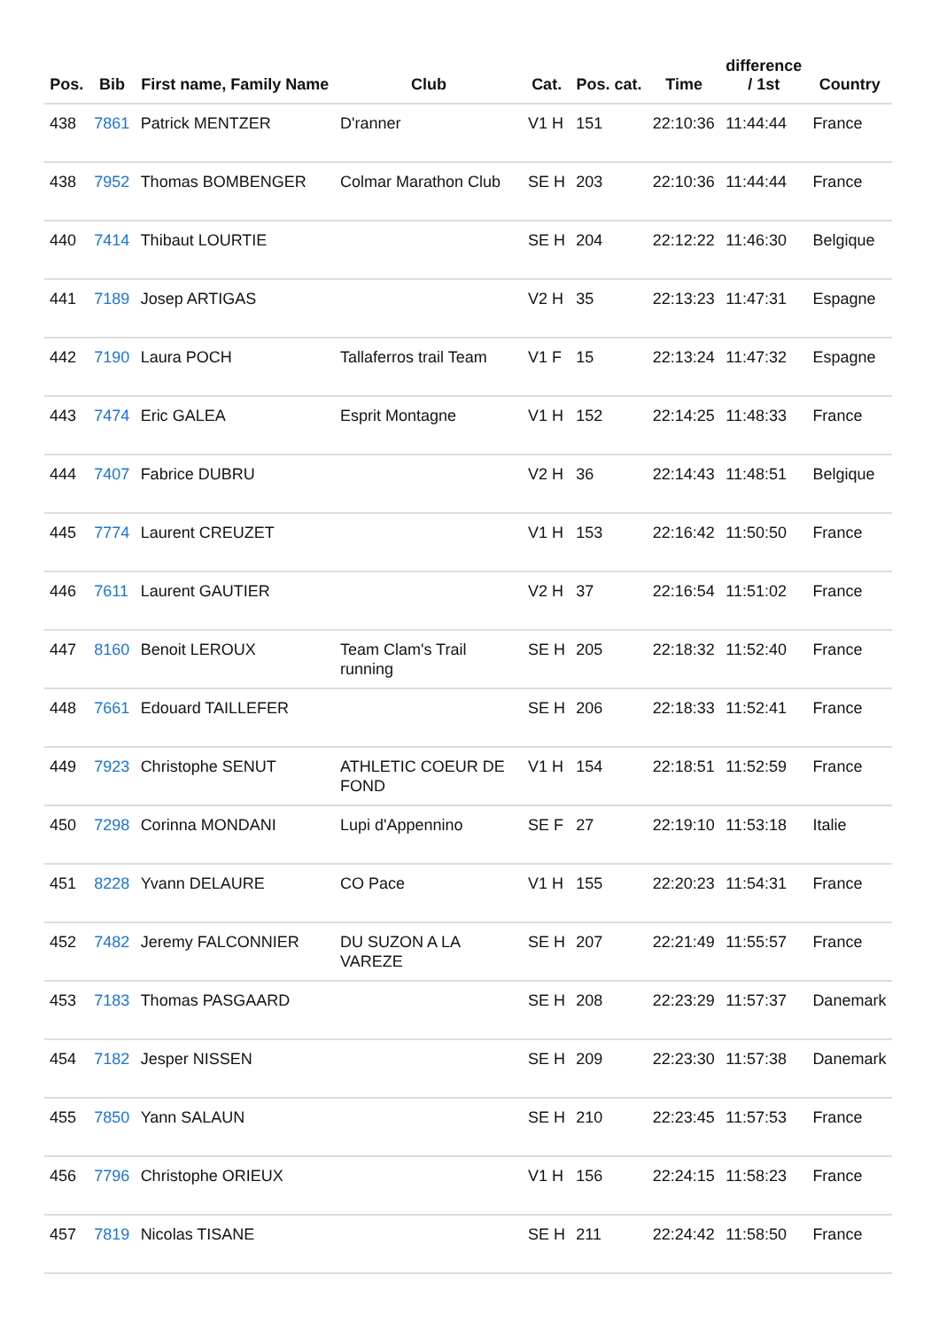| Pos. | Bib | First name, Family Name | Club | Cat. | Pos. cat. | Time | difference / 1st | Country |
| --- | --- | --- | --- | --- | --- | --- | --- | --- |
| 438 | 7861 | Patrick MENTZER | D'ranner | V1 H | 151 | 22:10:36 | 11:44:44 | France |
| 438 | 7952 | Thomas BOMBENGER | Colmar Marathon Club | SE H | 203 | 22:10:36 | 11:44:44 | France |
| 440 | 7414 | Thibaut LOURTIE | | SE H | 204 | 22:12:22 | 11:46:30 | Belgique |
| 441 | 7189 | Josep ARTIGAS | | V2 H | 35 | 22:13:23 | 11:47:31 | Espagne |
| 442 | 7190 | Laura POCH | Tallaferros trail Team | V1 F | 15 | 22:13:24 | 11:47:32 | Espagne |
| 443 | 7474 | Eric GALEA | Esprit Montagne | V1 H | 152 | 22:14:25 | 11:48:33 | France |
| 444 | 7407 | Fabrice DUBRU | | V2 H | 36 | 22:14:43 | 11:48:51 | Belgique |
| 445 | 7774 | Laurent CREUZET | | V1 H | 153 | 22:16:42 | 11:50:50 | France |
| 446 | 7611 | Laurent GAUTIER | | V2 H | 37 | 22:16:54 | 11:51:02 | France |
| 447 | 8160 | Benoit LEROUX | Team Clam's Trail running | SE H | 205 | 22:18:32 | 11:52:40 | France |
| 448 | 7661 | Edouard TAILLEFER | | SE H | 206 | 22:18:33 | 11:52:41 | France |
| 449 | 7923 | Christophe SENUT | ATHLETIC COEUR DE FOND | V1 H | 154 | 22:18:51 | 11:52:59 | France |
| 450 | 7298 | Corinna MONDANI | Lupi d'Appennino | SE F | 27 | 22:19:10 | 11:53:18 | Italie |
| 451 | 8228 | Yvann DELAURE | CO Pace | V1 H | 155 | 22:20:23 | 11:54:31 | France |
| 452 | 7482 | Jeremy FALCONNIER | DU SUZON A LA VAREZE | SE H | 207 | 22:21:49 | 11:55:57 | France |
| 453 | 7183 | Thomas PASGAARD | | SE H | 208 | 22:23:29 | 11:57:37 | Danemark |
| 454 | 7182 | Jesper NISSEN | | SE H | 209 | 22:23:30 | 11:57:38 | Danemark |
| 455 | 7850 | Yann SALAUN | | SE H | 210 | 22:23:45 | 11:57:53 | France |
| 456 | 7796 | Christophe ORIEUX | | V1 H | 156 | 22:24:15 | 11:58:23 | France |
| 457 | 7819 | Nicolas TISANE | | SE H | 211 | 22:24:42 | 11:58:50 | France |